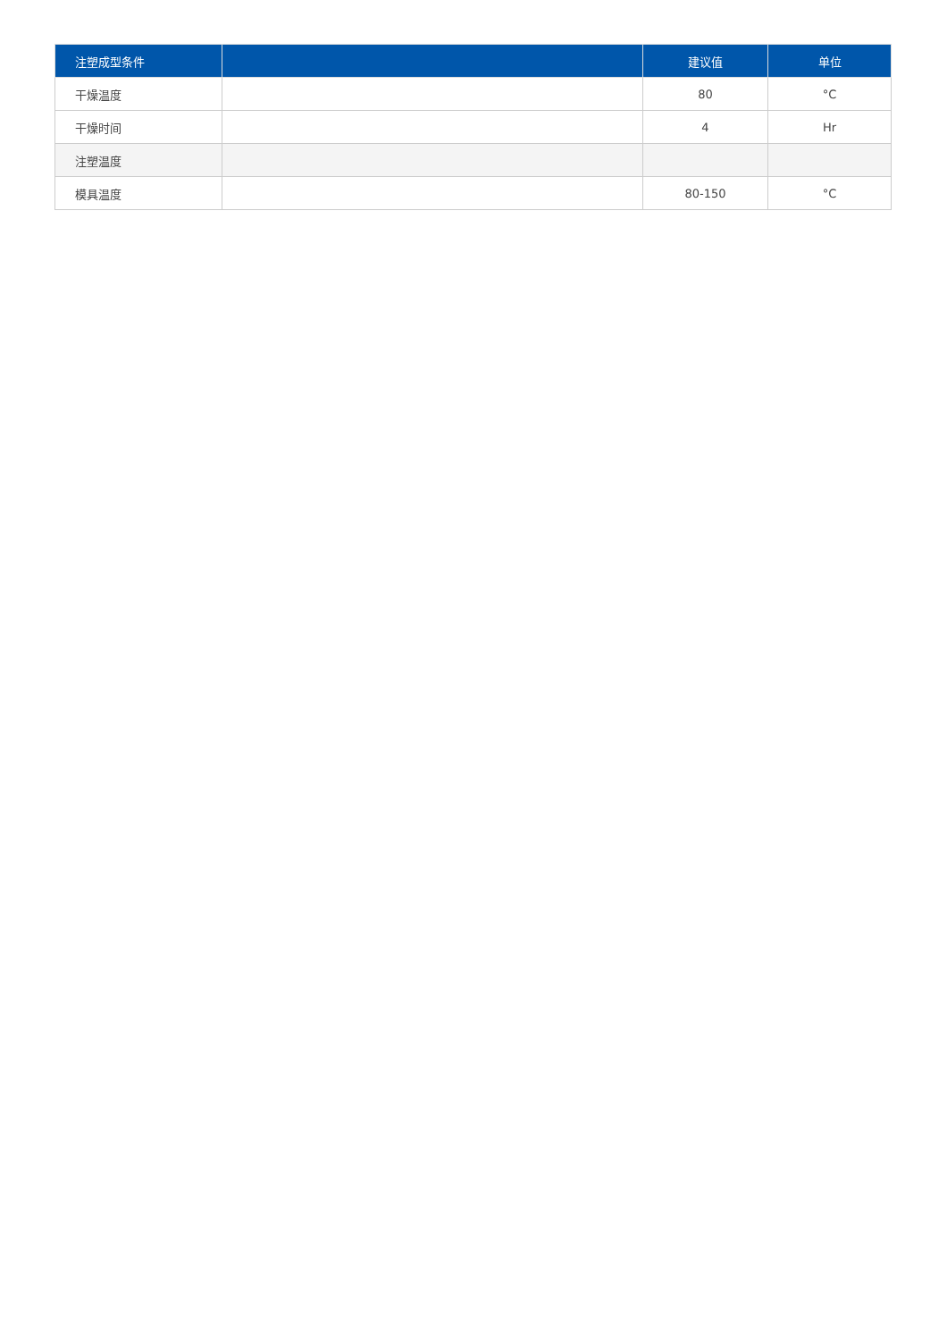| 注塑成型条件 | | 建议值 | 单位 |
| --- | --- | --- | --- |
| 干燥温度 | | 80 | °C |
| 干燥时间 | | 4 | Hr |
| 注塑温度 | | | |
| 模具温度 | | 80-150 | °C |